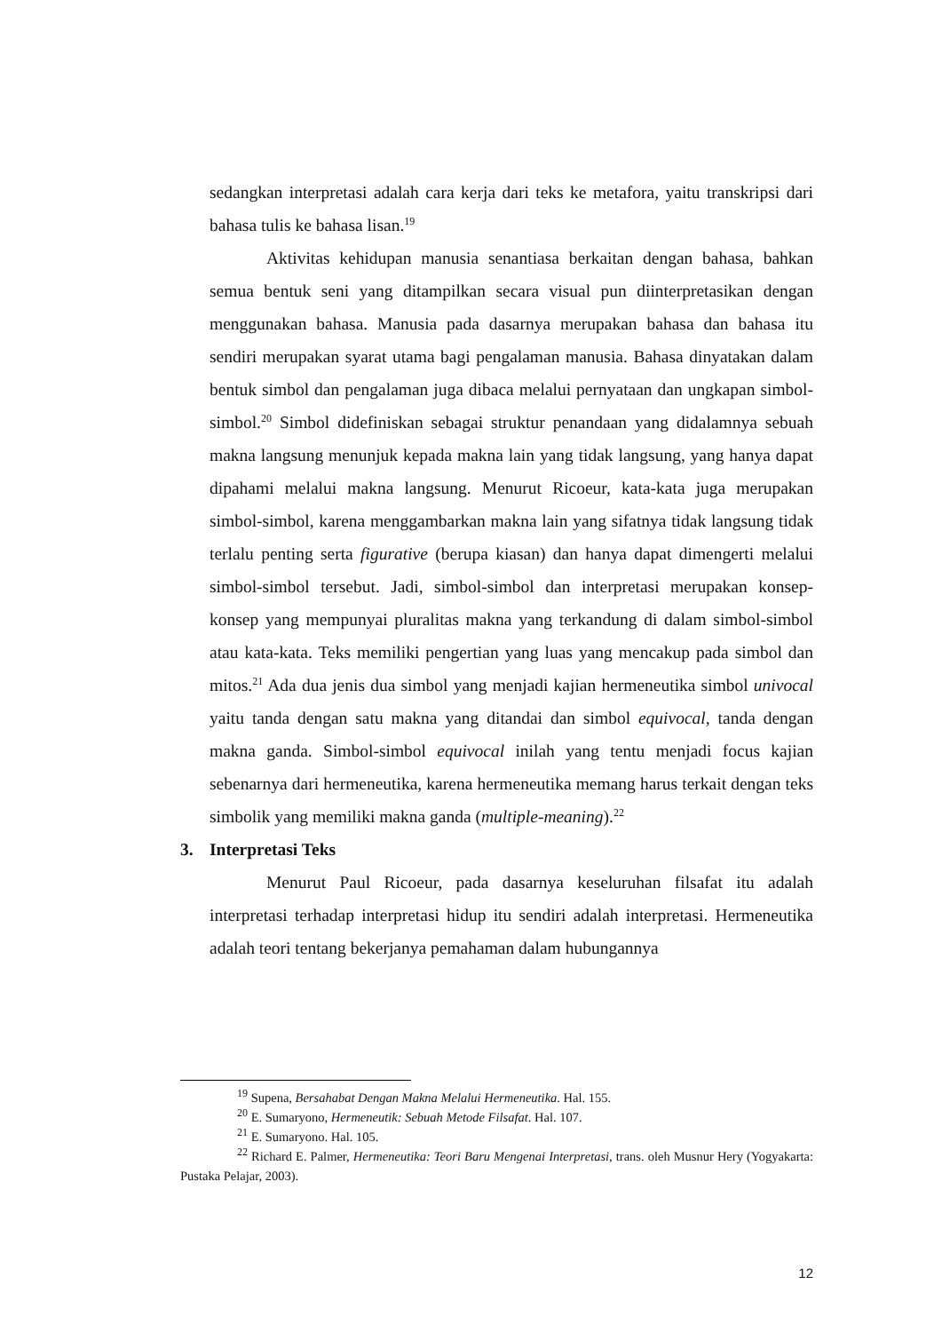sedangkan interpretasi adalah cara kerja dari teks ke metafora, yaitu transkripsi dari bahasa tulis ke bahasa lisan.<sup>19</sup>
Aktivitas kehidupan manusia senantiasa berkaitan dengan bahasa, bahkan semua bentuk seni yang ditampilkan secara visual pun diinterpretasikan dengan menggunakan bahasa. Manusia pada dasarnya merupakan bahasa dan bahasa itu sendiri merupakan syarat utama bagi pengalaman manusia. Bahasa dinyatakan dalam bentuk simbol dan pengalaman juga dibaca melalui pernyataan dan ungkapan simbol-simbol.<sup>20</sup> Simbol didefiniskan sebagai struktur penandaan yang didalamnya sebuah makna langsung menunjuk kepada makna lain yang tidak langsung, yang hanya dapat dipahami melalui makna langsung. Menurut Ricoeur, kata-kata juga merupakan simbol-simbol, karena menggambarkan makna lain yang sifatnya tidak langsung tidak terlalu penting serta figurative (berupa kiasan) dan hanya dapat dimengerti melalui simbol-simbol tersebut. Jadi, simbol-simbol dan interpretasi merupakan konsep-konsep yang mempunyai pluralitas makna yang terkandung di dalam simbol-simbol atau kata-kata. Teks memiliki pengertian yang luas yang mencakup pada simbol dan mitos.<sup>21</sup> Ada dua jenis dua simbol yang menjadi kajian hermeneutika simbol univocal yaitu tanda dengan satu makna yang ditandai dan simbol equivocal, tanda dengan makna ganda. Simbol-simbol equivocal inilah yang tentu menjadi focus kajian sebenarnya dari hermeneutika, karena hermeneutika memang harus terkait dengan teks simbolik yang memiliki makna ganda (multiple-meaning).<sup>22</sup>
3. Interpretasi Teks
Menurut Paul Ricoeur, pada dasarnya keseluruhan filsafat itu adalah interpretasi terhadap interpretasi hidup itu sendiri adalah interpretasi. Hermeneutika adalah teori tentang bekerjanya pemahaman dalam hubungannya
<sup>19</sup> Supena, Bersahabat Dengan Makna Melalui Hermeneutika. Hal. 155.
<sup>20</sup> E. Sumaryono, Hermeneutik: Sebuah Metode Filsafat. Hal. 107.
<sup>21</sup> E. Sumaryono. Hal. 105.
<sup>22</sup> Richard E. Palmer, Hermeneutika: Teori Baru Mengenai Interpretasi, trans. oleh Musnur Hery (Yogyakarta: Pustaka Pelajar, 2003).
12